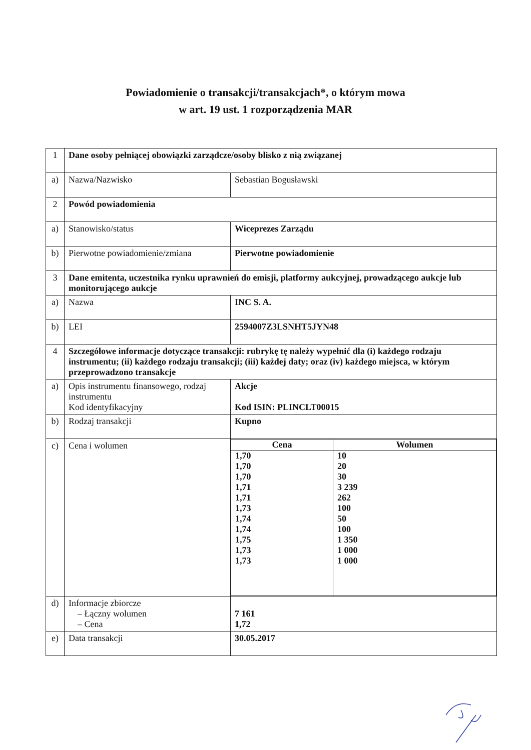Powiadomienie o transakcji/transakcjach*, o którym mowa
w art. 19 ust. 1 rozporządzenia MAR
| 1 | Dane osoby pełniącej obowiązki zarządcze/osoby blisko z nią związanej | |
| a) | Nazwa/Nazwisko | Sebastian Bogusławski |
| 2 | Powód powiadomienia | |
| a) | Stanowisko/status | Wiceprezes Zarządu |
| b) | Pierwotne powiadomienie/zmiana | Pierwotne powiadomienie |
| 3 | Dane emitenta, uczestnika rynku uprawnień do emisji, platformy aukcyjnej, prowadzącego aukcje lub monitorującego aukcje | |
| a) | Nazwa | INC S. A. |
| b) | LEI | 2594007Z3LSNHT5JYN48 |
| 4 | Szczegółowe informacje dotyczące transakcji: rubrykę tę należy wypełnić dla (i) każdego rodzaju instrumentu; (ii) każdego rodzaju transakcji; (iii) każdej daty; oraz (iv) każdego miejsca, w którym przeprowadzono transakcje | |
| a) | Opis instrumentu finansowego, rodzaj instrumentu Kod identyfikacyjny | Akcje Kod ISIN: PLINCLT00015 |
| b) | Rodzaj transakcji | Kupno |
| c) | Cena i wolumen | / Cena / Wolumen / / --- / --- / / 1,70 1,70 1,70 1,71 1,71 1,73 1,74 1,74 1,75 1,73 1,73 / 10 20 30 3 239 262 100 50 100 1 350 1 000 1 000 / |
| d) | Informacje zbiorcze – Łączny wolumen – Cena | 7 161 1,72 |
| e) | Data transakcji | 30.05.2017 |